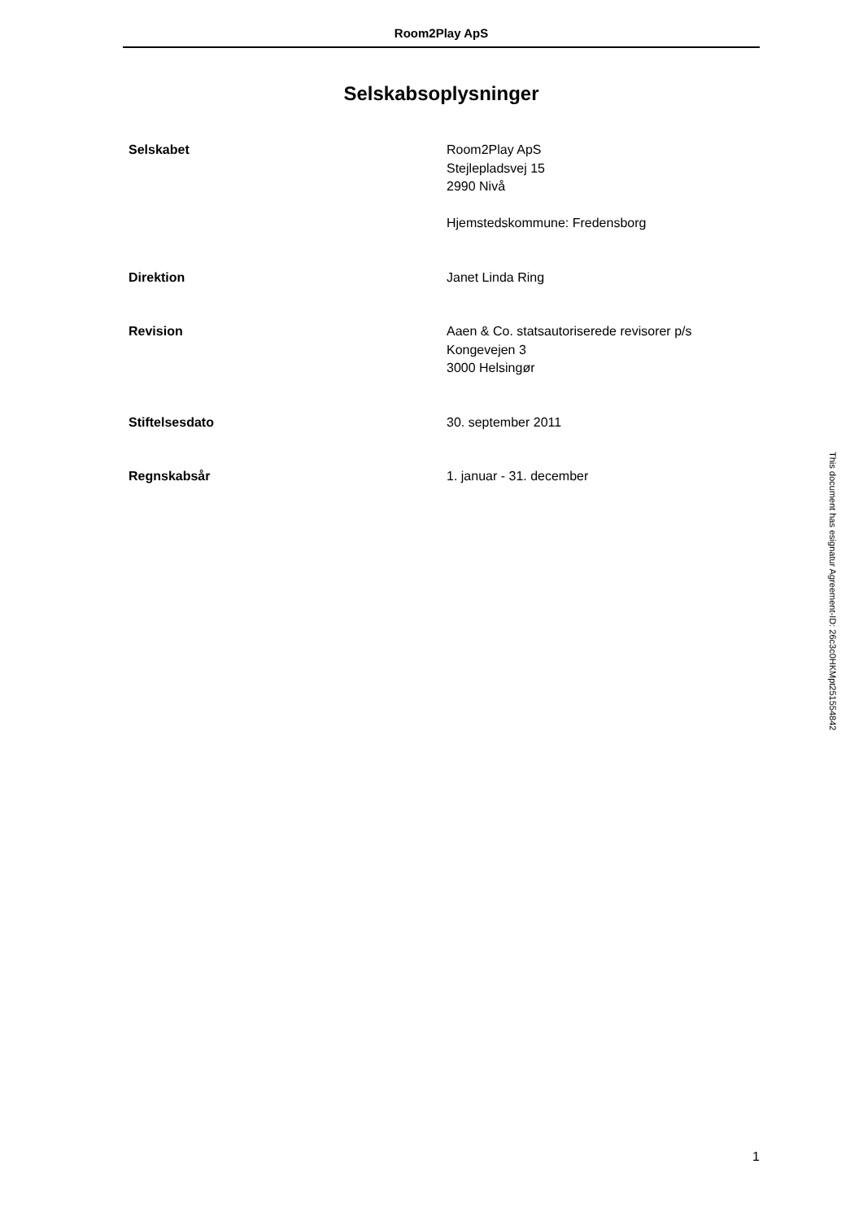Room2Play ApS
Selskabsoplysninger
| Selskabet | Room2Play ApS Stejlepladsvej 15 2990 Nivå Hjemstedskommune: Fredensborg |
| Direktion | Janet Linda Ring |
| Revision | Aaen & Co. statsautoriserede revisorer p/s Kongevejen 3 3000 Helsingør |
| Stiftelsesdato | 30. september 2011 |
| Regnskabsår | 1. januar - 31. december |
1
This document has esignatur Agreement-ID: 26c3c0HKMpt251554842